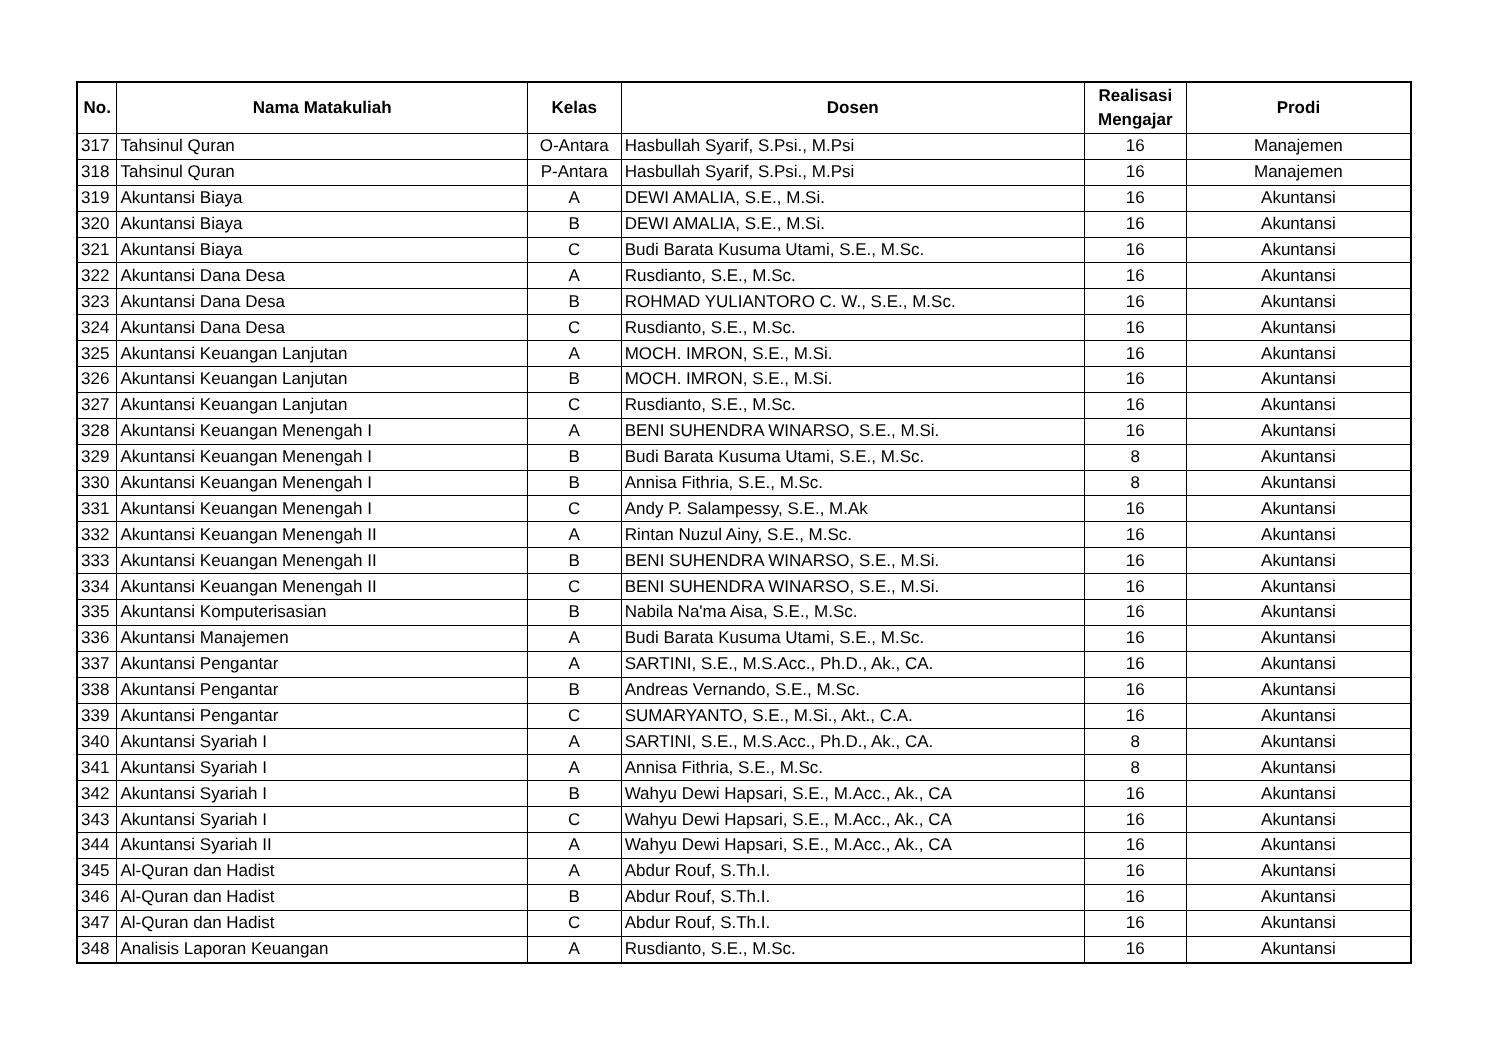| No. | Nama Matakuliah | Kelas | Dosen | Realisasi Mengajar | Prodi |
| --- | --- | --- | --- | --- | --- |
| 317 | Tahsinul Quran | O-Antara | Hasbullah Syarif, S.Psi., M.Psi | 16 | Manajemen |
| 318 | Tahsinul Quran | P-Antara | Hasbullah Syarif, S.Psi., M.Psi | 16 | Manajemen |
| 319 | Akuntansi Biaya | A | DEWI AMALIA, S.E., M.Si. | 16 | Akuntansi |
| 320 | Akuntansi Biaya | B | DEWI AMALIA, S.E., M.Si. | 16 | Akuntansi |
| 321 | Akuntansi Biaya | C | Budi Barata Kusuma Utami, S.E., M.Sc. | 16 | Akuntansi |
| 322 | Akuntansi Dana Desa | A | Rusdianto, S.E., M.Sc. | 16 | Akuntansi |
| 323 | Akuntansi Dana Desa | B | ROHMAD YULIANTORO C. W., S.E., M.Sc. | 16 | Akuntansi |
| 324 | Akuntansi Dana Desa | C | Rusdianto, S.E., M.Sc. | 16 | Akuntansi |
| 325 | Akuntansi Keuangan Lanjutan | A | MOCH. IMRON, S.E., M.Si. | 16 | Akuntansi |
| 326 | Akuntansi Keuangan Lanjutan | B | MOCH. IMRON, S.E., M.Si. | 16 | Akuntansi |
| 327 | Akuntansi Keuangan Lanjutan | C | Rusdianto, S.E., M.Sc. | 16 | Akuntansi |
| 328 | Akuntansi Keuangan Menengah I | A | BENI SUHENDRA WINARSO, S.E., M.Si. | 16 | Akuntansi |
| 329 | Akuntansi Keuangan Menengah I | B | Budi Barata Kusuma Utami, S.E., M.Sc. | 8 | Akuntansi |
| 330 | Akuntansi Keuangan Menengah I | B | Annisa Fithria, S.E., M.Sc. | 8 | Akuntansi |
| 331 | Akuntansi Keuangan Menengah I | C | Andy P. Salampessy, S.E., M.Ak | 16 | Akuntansi |
| 332 | Akuntansi Keuangan Menengah II | A | Rintan Nuzul Ainy, S.E., M.Sc. | 16 | Akuntansi |
| 333 | Akuntansi Keuangan Menengah II | B | BENI SUHENDRA WINARSO, S.E., M.Si. | 16 | Akuntansi |
| 334 | Akuntansi Keuangan Menengah II | C | BENI SUHENDRA WINARSO, S.E., M.Si. | 16 | Akuntansi |
| 335 | Akuntansi Komputerisasian | B | Nabila Na'ma Aisa, S.E., M.Sc. | 16 | Akuntansi |
| 336 | Akuntansi Manajemen | A | Budi Barata Kusuma Utami, S.E., M.Sc. | 16 | Akuntansi |
| 337 | Akuntansi Pengantar | A | SARTINI, S.E., M.S.Acc., Ph.D., Ak., CA. | 16 | Akuntansi |
| 338 | Akuntansi Pengantar | B | Andreas Vernando, S.E., M.Sc. | 16 | Akuntansi |
| 339 | Akuntansi Pengantar | C | SUMARYANTO, S.E., M.Si., Akt., C.A. | 16 | Akuntansi |
| 340 | Akuntansi Syariah I | A | SARTINI, S.E., M.S.Acc., Ph.D., Ak., CA. | 8 | Akuntansi |
| 341 | Akuntansi Syariah I | A | Annisa Fithria, S.E., M.Sc. | 8 | Akuntansi |
| 342 | Akuntansi Syariah I | B | Wahyu Dewi Hapsari, S.E., M.Acc., Ak., CA | 16 | Akuntansi |
| 343 | Akuntansi Syariah I | C | Wahyu Dewi Hapsari, S.E., M.Acc., Ak., CA | 16 | Akuntansi |
| 344 | Akuntansi Syariah II | A | Wahyu Dewi Hapsari, S.E., M.Acc., Ak., CA | 16 | Akuntansi |
| 345 | Al-Quran dan Hadist | A | Abdur Rouf, S.Th.I. | 16 | Akuntansi |
| 346 | Al-Quran dan Hadist | B | Abdur Rouf, S.Th.I. | 16 | Akuntansi |
| 347 | Al-Quran dan Hadist | C | Abdur Rouf, S.Th.I. | 16 | Akuntansi |
| 348 | Analisis Laporan Keuangan | A | Rusdianto, S.E., M.Sc. | 16 | Akuntansi |